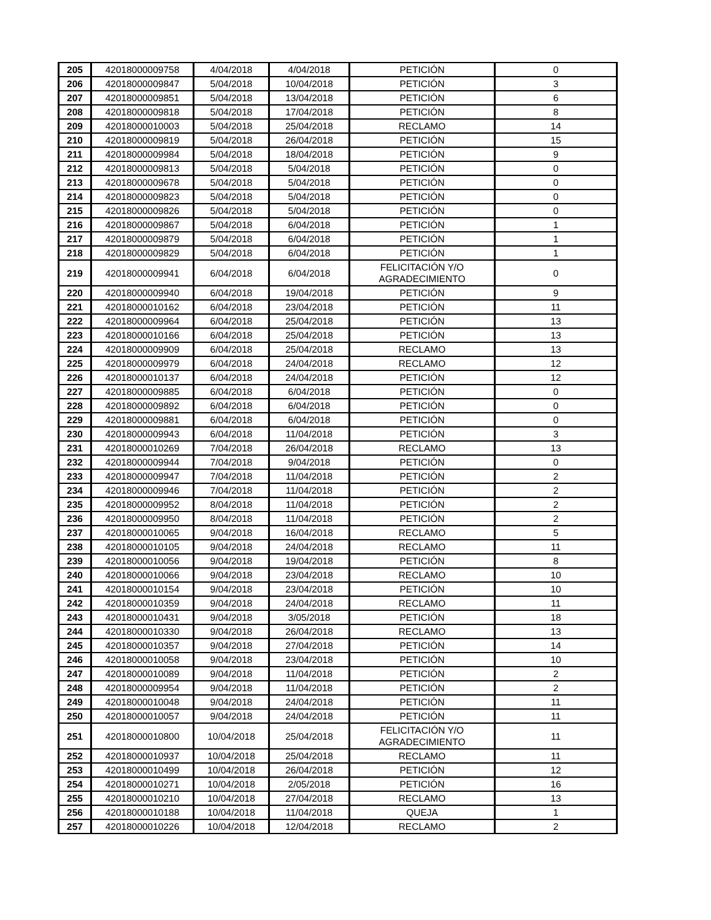| 205 | 42018000009758 | 4/04/2018 | 4/04/2018 | PETICIÓN | 0 |
| 206 | 42018000009847 | 5/04/2018 | 10/04/2018 | PETICIÓN | 3 |
| 207 | 42018000009851 | 5/04/2018 | 13/04/2018 | PETICIÓN | 6 |
| 208 | 42018000009818 | 5/04/2018 | 17/04/2018 | PETICIÓN | 8 |
| 209 | 42018000010003 | 5/04/2018 | 25/04/2018 | RECLAMO | 14 |
| 210 | 42018000009819 | 5/04/2018 | 26/04/2018 | PETICIÓN | 15 |
| 211 | 42018000009984 | 5/04/2018 | 18/04/2018 | PETICIÓN | 9 |
| 212 | 42018000009813 | 5/04/2018 | 5/04/2018 | PETICIÓN | 0 |
| 213 | 42018000009678 | 5/04/2018 | 5/04/2018 | PETICIÓN | 0 |
| 214 | 42018000009823 | 5/04/2018 | 5/04/2018 | PETICIÓN | 0 |
| 215 | 42018000009826 | 5/04/2018 | 5/04/2018 | PETICIÓN | 0 |
| 216 | 42018000009867 | 5/04/2018 | 6/04/2018 | PETICIÓN | 1 |
| 217 | 42018000009879 | 5/04/2018 | 6/04/2018 | PETICIÓN | 1 |
| 218 | 42018000009829 | 5/04/2018 | 6/04/2018 | PETICIÓN | 1 |
| 219 | 42018000009941 | 6/04/2018 | 6/04/2018 | FELICITACIÓN Y/O AGRADECIMIENTO | 0 |
| 220 | 42018000009940 | 6/04/2018 | 19/04/2018 | PETICIÓN | 9 |
| 221 | 42018000010162 | 6/04/2018 | 23/04/2018 | PETICIÓN | 11 |
| 222 | 42018000009964 | 6/04/2018 | 25/04/2018 | PETICIÓN | 13 |
| 223 | 42018000010166 | 6/04/2018 | 25/04/2018 | PETICIÓN | 13 |
| 224 | 42018000009909 | 6/04/2018 | 25/04/2018 | RECLAMO | 13 |
| 225 | 42018000009979 | 6/04/2018 | 24/04/2018 | RECLAMO | 12 |
| 226 | 42018000010137 | 6/04/2018 | 24/04/2018 | PETICIÓN | 12 |
| 227 | 42018000009885 | 6/04/2018 | 6/04/2018 | PETICIÓN | 0 |
| 228 | 42018000009892 | 6/04/2018 | 6/04/2018 | PETICIÓN | 0 |
| 229 | 42018000009881 | 6/04/2018 | 6/04/2018 | PETICIÓN | 0 |
| 230 | 42018000009943 | 6/04/2018 | 11/04/2018 | PETICIÓN | 3 |
| 231 | 42018000010269 | 7/04/2018 | 26/04/2018 | RECLAMO | 13 |
| 232 | 42018000009944 | 7/04/2018 | 9/04/2018 | PETICIÓN | 0 |
| 233 | 42018000009947 | 7/04/2018 | 11/04/2018 | PETICIÓN | 2 |
| 234 | 42018000009946 | 7/04/2018 | 11/04/2018 | PETICIÓN | 2 |
| 235 | 42018000009952 | 8/04/2018 | 11/04/2018 | PETICIÓN | 2 |
| 236 | 42018000009950 | 8/04/2018 | 11/04/2018 | PETICIÓN | 2 |
| 237 | 42018000010065 | 9/04/2018 | 16/04/2018 | RECLAMO | 5 |
| 238 | 42018000010105 | 9/04/2018 | 24/04/2018 | RECLAMO | 11 |
| 239 | 42018000010056 | 9/04/2018 | 19/04/2018 | PETICIÓN | 8 |
| 240 | 42018000010066 | 9/04/2018 | 23/04/2018 | RECLAMO | 10 |
| 241 | 42018000010154 | 9/04/2018 | 23/04/2018 | PETICIÓN | 10 |
| 242 | 42018000010359 | 9/04/2018 | 24/04/2018 | RECLAMO | 11 |
| 243 | 42018000010431 | 9/04/2018 | 3/05/2018 | PETICIÓN | 18 |
| 244 | 42018000010330 | 9/04/2018 | 26/04/2018 | RECLAMO | 13 |
| 245 | 42018000010357 | 9/04/2018 | 27/04/2018 | PETICIÓN | 14 |
| 246 | 42018000010058 | 9/04/2018 | 23/04/2018 | PETICIÓN | 10 |
| 247 | 42018000010089 | 9/04/2018 | 11/04/2018 | PETICIÓN | 2 |
| 248 | 42018000009954 | 9/04/2018 | 11/04/2018 | PETICIÓN | 2 |
| 249 | 42018000010048 | 9/04/2018 | 24/04/2018 | PETICIÓN | 11 |
| 250 | 42018000010057 | 9/04/2018 | 24/04/2018 | PETICIÓN | 11 |
| 251 | 42018000010800 | 10/04/2018 | 25/04/2018 | FELICITACIÓN Y/O AGRADECIMIENTO | 11 |
| 252 | 42018000010937 | 10/04/2018 | 25/04/2018 | RECLAMO | 11 |
| 253 | 42018000010499 | 10/04/2018 | 26/04/2018 | PETICIÓN | 12 |
| 254 | 42018000010271 | 10/04/2018 | 2/05/2018 | PETICIÓN | 16 |
| 255 | 42018000010210 | 10/04/2018 | 27/04/2018 | RECLAMO | 13 |
| 256 | 42018000010188 | 10/04/2018 | 11/04/2018 | QUEJA | 1 |
| 257 | 42018000010226 | 10/04/2018 | 12/04/2018 | RECLAMO | 2 |